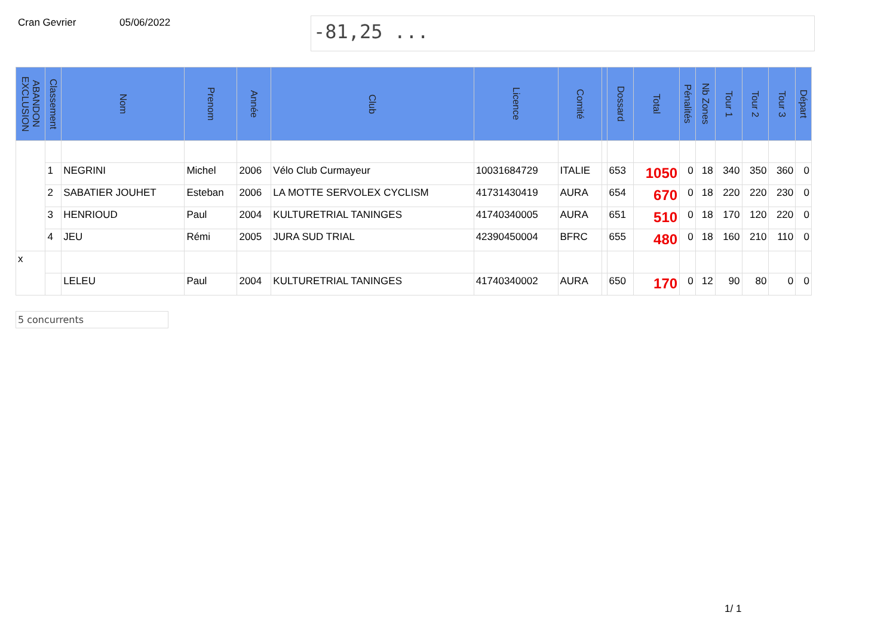Cran Gevrier 05/06/2022
-81,25 ...
| ABANDON EXCLUSION | Classement | Nom | Prenom | Année | Club | Licence | Comité | | Dossard | Total | Pénalités | Nb Zones | Tour 1 | Tour 2 | Tour 3 | Départ |
| --- | --- | --- | --- | --- | --- | --- | --- | --- | --- | --- | --- | --- | --- | --- | --- | --- |
| | 1 | NEGRINI | Michel | 2006 | Vélo Club Curmayeur | 10031684729 | ITALIE | | 653 | 1050 | 0 | 18 | 340 | 350 | 360 | 0 |
| | 2 | SABATIER JOUHET | Esteban | 2006 | LA MOTTE SERVOLEX CYCLISM | 41731430419 | AURA | | 654 | 670 | 0 | 18 | 220 | 220 | 230 | 0 |
| | 3 | HENRIOUD | Paul | 2004 | KULTURETRIAL TANINGES | 41740340005 | AURA | | 651 | 510 | 0 | 18 | 170 | 120 | 220 | 0 |
| | 4 | JEU | Rémi | 2005 | JURA SUD TRIAL | 42390450004 | BFRC | | 655 | 480 | 0 | 18 | 160 | 210 | 110 | 0 |
| x | | | | | | | | | | | | | | | | |
| | | LELEU | Paul | 2004 | KULTURETRIAL TANINGES | 41740340002 | AURA | | 650 | 170 | 0 | 12 | 90 | 80 | 0 | 0 |
5 concurrents
1/ 1